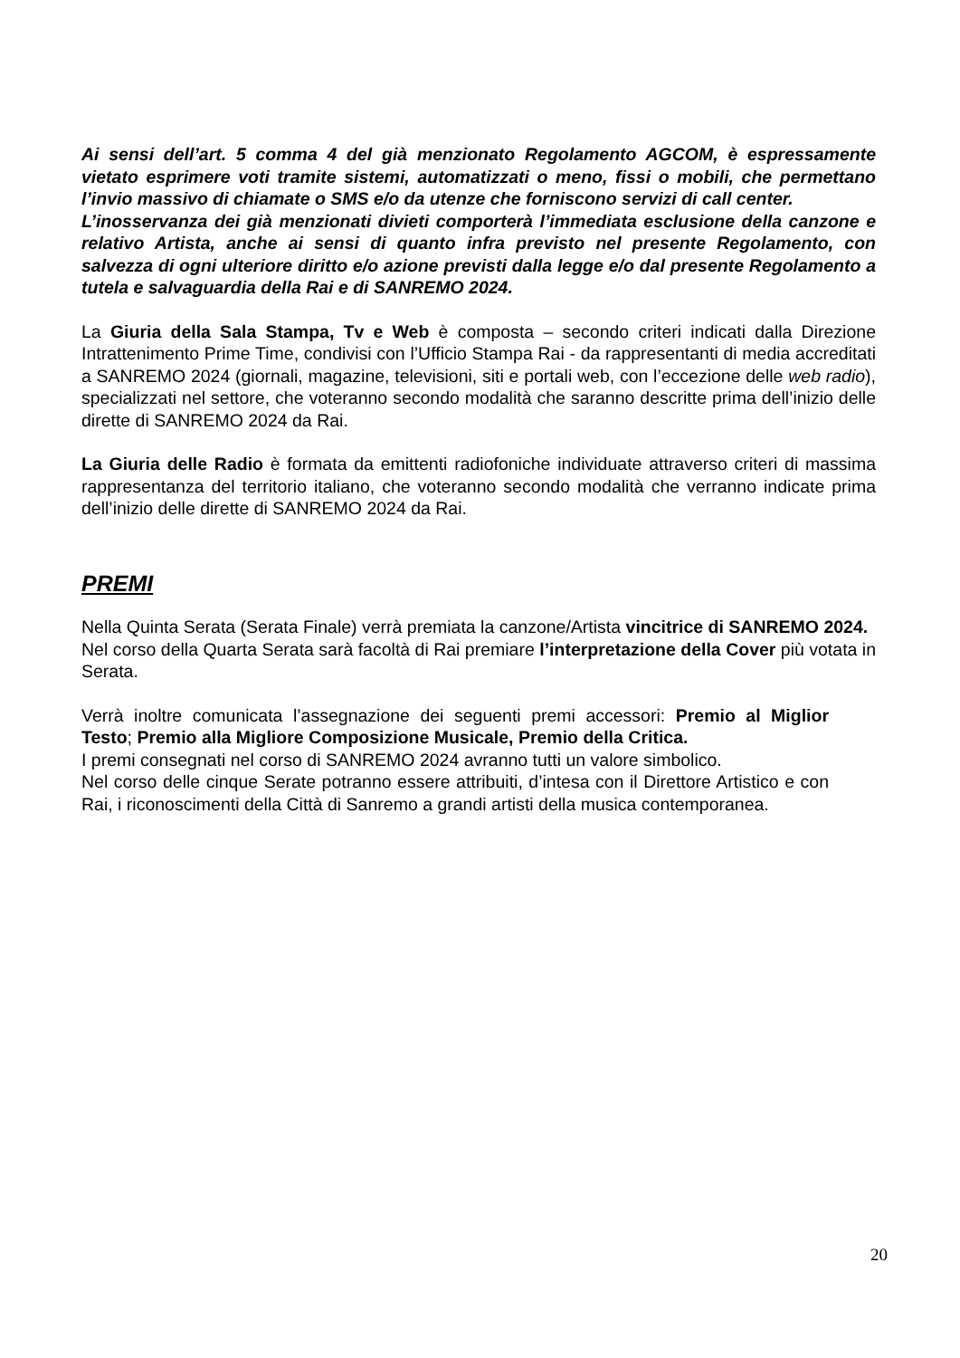Ai sensi dell’art. 5 comma 4 del già menzionato Regolamento AGCOM, è espressamente vietato esprimere voti tramite sistemi, automatizzati o meno, fissi o mobili, che permettano l’invio massivo di chiamate o SMS e/o da utenze che forniscono servizi di call center.
L’inosservanza dei già menzionati divieti comporterà l’immediata esclusione della canzone e relativo Artista, anche ai sensi di quanto infra previsto nel presente Regolamento, con salvezza di ogni ulteriore diritto e/o azione previsti dalla legge e/o dal presente Regolamento a tutela e salvaguardia della Rai e di SANREMO 2024.
La Giuria della Sala Stampa, Tv e Web è composta – secondo criteri indicati dalla Direzione Intrattenimento Prime Time, condivisi con l’Ufficio Stampa Rai - da rappresentanti di media accreditati a SANREMO 2024 (giornali, magazine, televisioni, siti e portali web, con l’eccezione delle web radio), specializzati nel settore, che voteranno secondo modalità che saranno descritte prima dell’inizio delle dirette di SANREMO 2024 da Rai.
La Giuria delle Radio è formata da emittenti radiofoniche individuate attraverso criteri di massima rappresentanza del territorio italiano, che voteranno secondo modalità che verranno indicate prima dell’inizio delle dirette di SANREMO 2024 da Rai.
PREMI
Nella Quinta Serata (Serata Finale) verrà premiata la canzone/Artista vincitrice di SANREMO 2024.
Nel corso della Quarta Serata sarà facoltà di Rai premiare l’interpretazione della Cover più votata in Serata.
Verrà inoltre comunicata l’assegnazione dei seguenti premi accessori: Premio al Miglior Testo; Premio alla Migliore Composizione Musicale, Premio della Critica.
I premi consegnati nel corso di SANREMO 2024 avranno tutti un valore simbolico.
Nel corso delle cinque Serate potranno essere attribuiti, d’intesa con il Direttore Artistico e con Rai, i riconoscimenti della Città di Sanremo a grandi artisti della musica contemporanea.
20